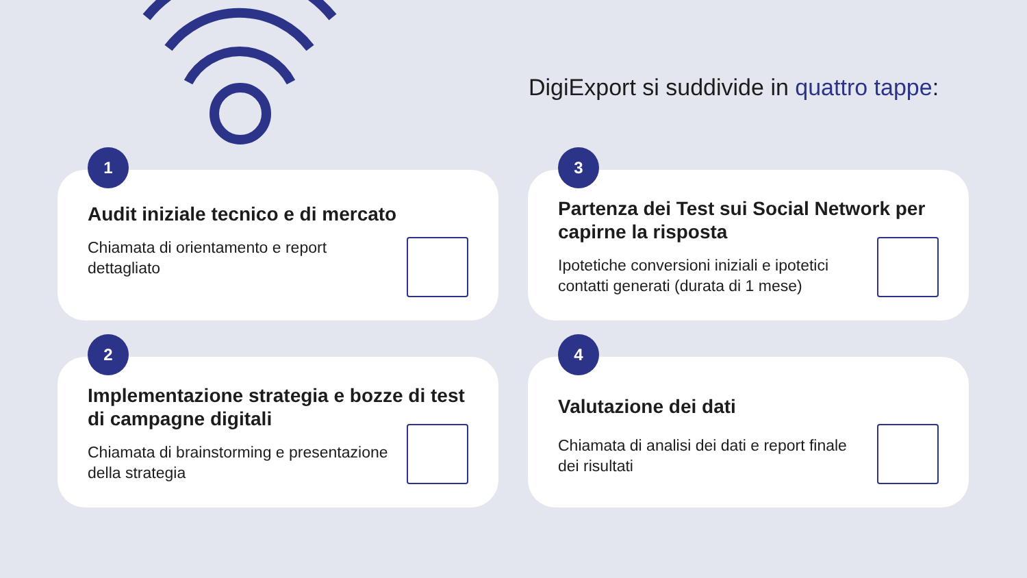DigiExport si suddivide in quattro tappe:
1
Audit iniziale tecnico e di mercato
Chiamata di orientamento e report dettagliato
3
Partenza dei Test sui Social Network per capirne la risposta
Ipotetiche conversioni iniziali e ipotetici contatti generati (durata di 1 mese)
2
Implementazione strategia e bozze di test di campagne digitali
Chiamata di brainstorming e presentazione della strategia
4
Valutazione dei dati
Chiamata di analisi dei dati e report finale dei risultati